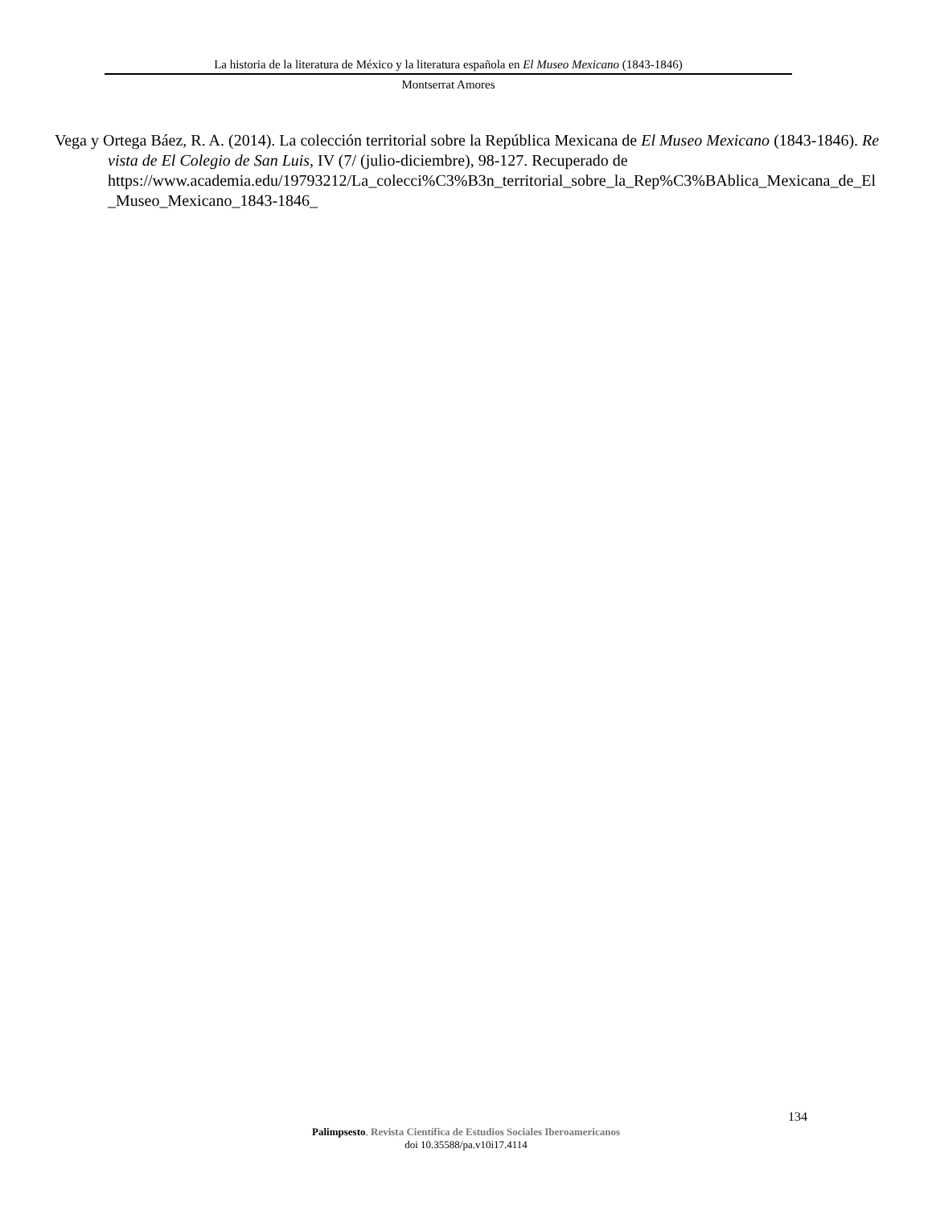La historia de la literatura de México y la literatura española en El Museo Mexicano (1843-1846)
Montserrat Amores
Vega y Ortega Báez, R. A. (2014). La colección territorial sobre la República Mexicana de El Museo Mexicano (1843-1846). Revista de El Colegio de San Luis, IV (7/ (julio-diciembre), 98-127. Recuperado de
https://www.academia.edu/19793212/La_colecci%C3%B3n_territorial_sobre_la_Rep%C3%BAblica_Mexicana_de_El_Museo_Mexicano_1843-1846_
134
Palimpsesto. Revista Científica de Estudios Sociales Iberoamericanos
doi 10.35588/pa.v10i17.4114